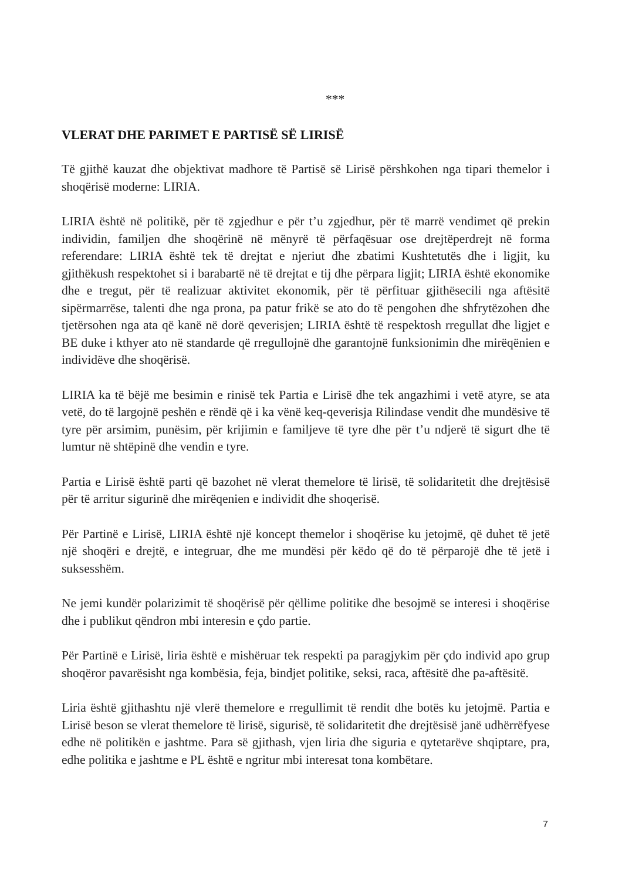***
VLERAT DHE PARIMET E PARTISË SË LIRISË
Të gjithë kauzat dhe objektivat madhore të Partisë së Lirisë përshkohen nga tipari themelor i shoqërisë moderne: LIRIA.
LIRIA është në politikë, për të zgjedhur e për t’u zgjedhur, për të marrë vendimet që prekin individin, familjen dhe shoqërinë në mënyrë të përfaqësuar ose drejtëperdrejt në forma referendare: LIRIA është tek të drejtat e njeriut dhe zbatimi Kushtetutës dhe i ligjit, ku gjithëkush respektohet si i barabartë në të drejtat e tij dhe përpara ligjit; LIRIA është ekonomike dhe e tregut, për të realizuar aktivitet ekonomik, për të përfituar gjithësecili nga aftësitë sipërmarrëse, talenti dhe nga prona, pa patur frikë se ato do të pengohen dhe shfrytëzohen dhe tjetërsohen nga ata që kanë në dorë qeverisjen; LIRIA është të respektosh rregullat dhe ligjet e BE duke i kthyer ato në standarde që rregullojnë dhe garantojnë funksionimin dhe mirëqënien e individëve dhe shoqërisë.
LIRIA ka të bëjë me besimin e rinisë tek Partia e Lirisë dhe tek angazhimi i vetë atyre, se ata vetë, do të largojnë peshën e rëndë që i ka vënë keq-qeverisja Rilindase vendit dhe mundësive të tyre për arsimim, punësim, për krijimin e familjeve të tyre dhe për t’u ndjerë të sigurt dhe të lumtur në shtëpinë dhe vendin e tyre.
Partia e Lirisë është parti që bazohet në vlerat themelore të lirisë, të solidaritetit dhe drejtësisë për të arritur sigurinë dhe mirëqenien e individit dhe shoqerisë.
Për Partinë e Lirisë, LIRIA është një koncept themelor i shoqërise ku jetojmë, që duhet të jetë një shoqëri e drejtë, e integruar, dhe me mundësi për këdo që do të përparojë dhe të jetë i suksesshëm.
Ne jemi kundër polarizimit të shoqërisë për qëllime politike dhe besojmë se interesi i shoqërise dhe i publikut qëndron mbi interesin e çdo partie.
Për Partinë e Lirisë, liria është e mishëruar tek respekti pa paragjykim për çdo individ apo grup shoqëror pavarësisht nga kombësia, feja, bindjet politike, seksi, raca, aftësitë dhe pa-aftësitë.
Liria është gjithashtu një vlerë themelore e rregullimit të rendit dhe botës ku jetojmë. Partia e Lirisë beson se vlerat themelore të lirisë, sigurisë, të solidaritetit dhe drejtësisë janë udhërrëfyese edhe në politikën e jashtme. Para së gjithash, vjen liria dhe siguria e qytetarëve shqiptare, pra, edhe politika e jashtme e PL është e ngritur mbi interesat tona kombëtare.
7